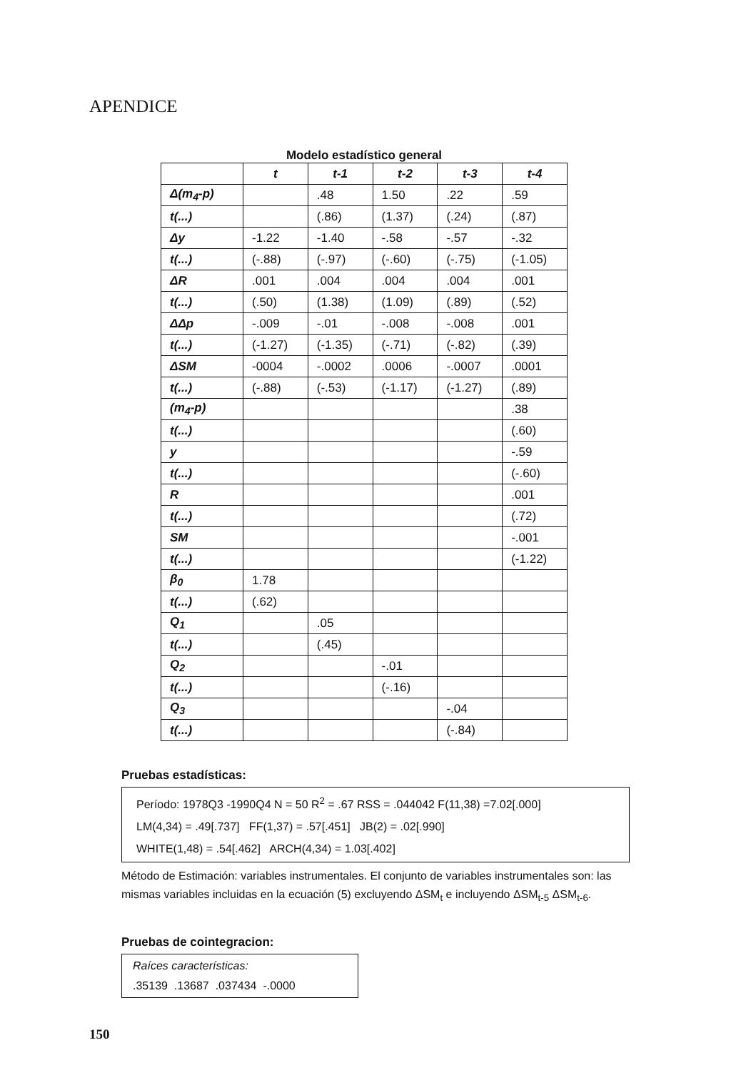APENDICE
Modelo estadístico general
| | t | t-1 | t-2 | t-3 | t-4 |
| --- | --- | --- | --- | --- | --- |
| Δ(m<sub>4</sub>-p) | | .48 | 1.50 | .22 | .59 |
| t(...) | | (.86) | (1.37) | (.24) | (.87) |
| Δy | -1.22 | -1.40 | -.58 | -.57 | -.32 |
| t(...) | (-.88) | (-.97) | (-.60) | (-.75) | (-1.05) |
| ΔR | .001 | .004 | .004 | .004 | .001 |
| t(...) | (.50) | (1.38) | (1.09) | (.89) | (.52) |
| ΔΔp | -.009 | -.01 | -.008 | -.008 | .001 |
| t(...) | (-1.27) | (-1.35) | (-.71) | (-.82) | (.39) |
| ΔSM | -0004 | -.0002 | .0006 | -.0007 | .0001 |
| t(...) | (-.88) | (-.53) | (-1.17) | (-1.27) | (.89) |
| (m<sub>4</sub>-p) | | | | | .38 |
| t(...) | | | | | (.60) |
| y | | | | | -.59 |
| t(...) | | | | | (-.60) |
| R | | | | | .001 |
| t(...) | | | | | (.72) |
| SM | | | | | -.001 |
| t(...) | | | | | (-1.22) |
| β<sub>0</sub> | 1.78 | | | | |
| t(...) | (.62) | | | | |
| Q<sub>1</sub> | | .05 | | | |
| t(...) | | (.45) | | | |
| Q<sub>2</sub> | | | -.01 | | |
| t(...) | | | (-.16) | | |
| Q<sub>3</sub> | | | | -.04 | |
| t(...) | | | | (-.84) | |
Pruebas estadísticas:
Período: 1978Q3 -1990Q4 N = 50 R<sup>2</sup> = .67 RSS = .044042 F(11,38) =7.02[.000]
LM(4,34) = .49[.737] FF(1,37) = .57[.451] JB(2) = .02[.990]
WHITE(1,48) = .54[.462] ARCH(4,34) = 1.03[.402]
Método de Estimación: variables instrumentales. El conjunto de variables instrumentales son: las mismas variables incluidas en la ecuación (5) excluyendo ΔSM<sub>t</sub> e incluyendo ΔSM<sub>t-5</sub> ΔSM<sub>t-6</sub>.
Pruebas de cointegracion:
Raíces características:
.35139 .13687 .037434 -.0000
150